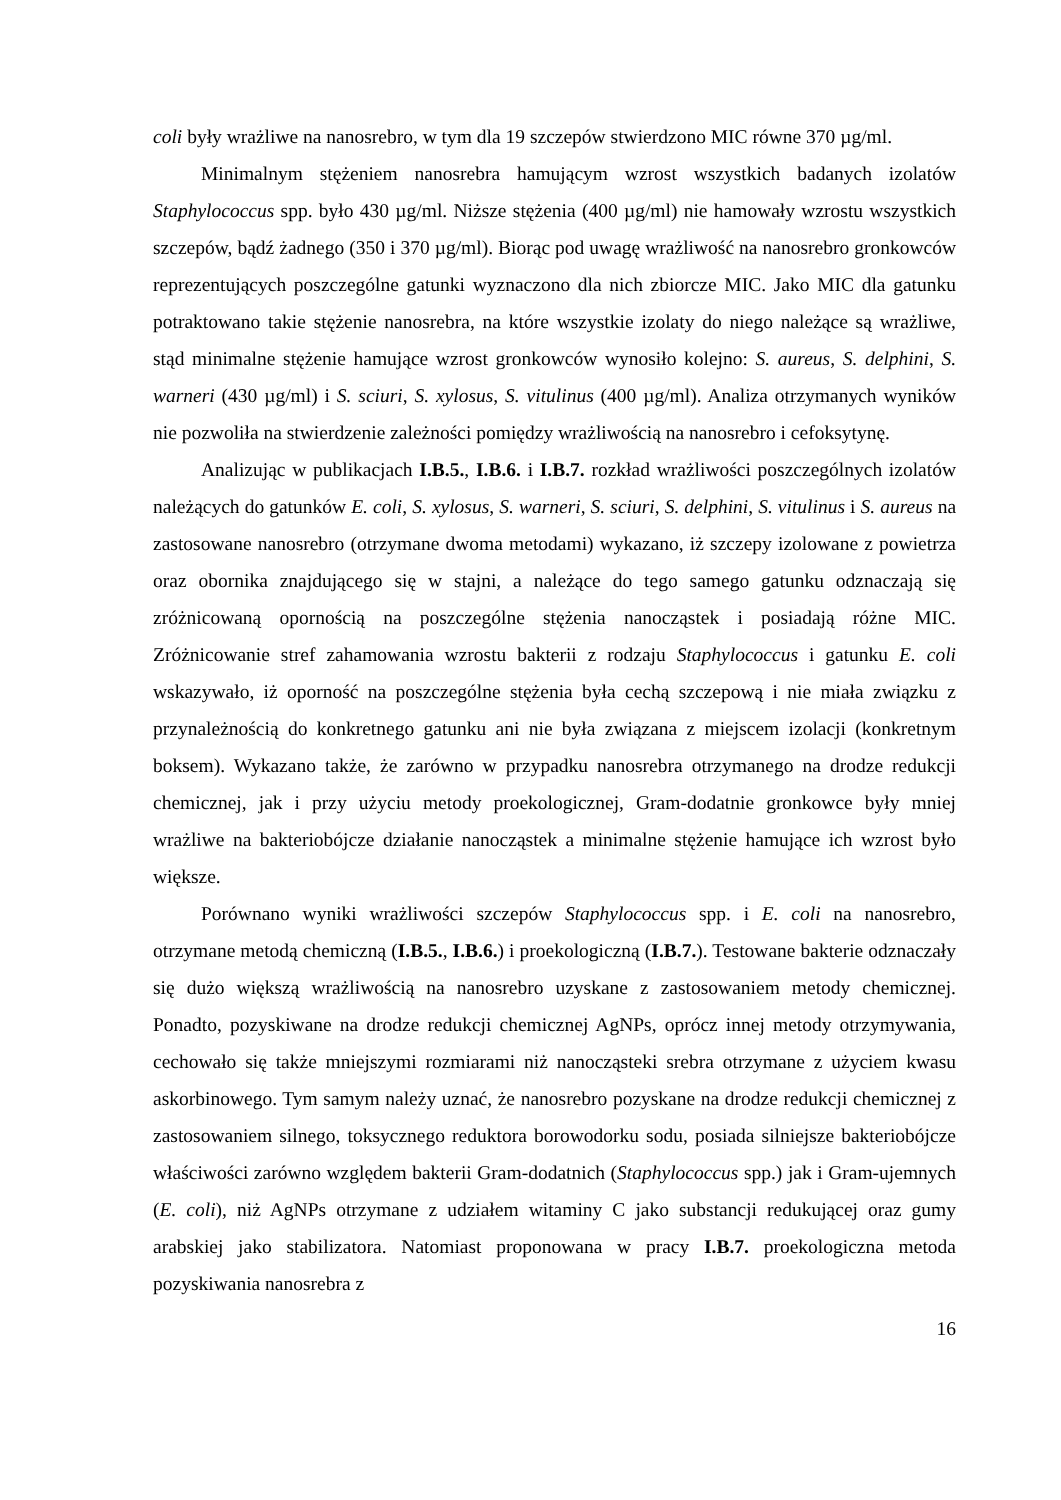coli były wrażliwe na nanosrebro, w tym dla 19 szczepów stwierdzono MIC równe 370 µg/ml.
Minimalnym stężeniem nanosrebra hamującym wzrost wszystkich badanych izolatów Staphylococcus spp. było 430 µg/ml. Niższe stężenia (400 µg/ml) nie hamowały wzrostu wszystkich szczepów, bądź żadnego (350 i 370 µg/ml). Biorąc pod uwagę wrażliwość na nanosrebro gronkowców reprezentujących poszczególne gatunki wyznaczono dla nich zbiorcze MIC. Jako MIC dla gatunku potraktowano takie stężenie nanosrebra, na które wszystkie izolaty do niego należące są wrażliwe, stąd minimalne stężenie hamujące wzrost gronkowców wynosiło kolejno: S. aureus, S. delphini, S. warneri (430 µg/ml) i S. sciuri, S. xylosus, S. vitulinus (400 µg/ml). Analiza otrzymanych wyników nie pozwoliła na stwierdzenie zależności pomiędzy wrażliwością na nanosrebro i cefoksytynę.
Analizując w publikacjach I.B.5., I.B.6. i I.B.7. rozkład wrażliwości poszczególnych izolatów należących do gatunków E. coli, S. xylosus, S. warneri, S. sciuri, S. delphini, S. vitulinus i S. aureus na zastosowane nanosrebro (otrzymane dwoma metodami) wykazano, iż szczepy izolowane z powietrza oraz obornika znajdującego się w stajni, a należące do tego samego gatunku odznaczają się zróżnicowaną opornością na poszczególne stężenia nanocząstek i posiadają różne MIC. Zróżnicowanie stref zahamowania wzrostu bakterii z rodzaju Staphylococcus i gatunku E. coli wskazywało, iż oporność na poszczególne stężenia była cechą szczepową i nie miała związku z przynależnością do konkretnego gatunku ani nie była związana z miejscem izolacji (konkretnym boksem). Wykazano także, że zarówno w przypadku nanosrebra otrzymanego na drodze redukcji chemicznej, jak i przy użyciu metody proekologicznej, Gram-dodatnie gronkowce były mniej wrażliwe na bakteriobójcze działanie nanocząstek a minimalne stężenie hamujące ich wzrost było większe.
Porównano wyniki wrażliwości szczepów Staphylococcus spp. i E. coli na nanosrebro, otrzymane metodą chemiczną (I.B.5., I.B.6.) i proekologiczną (I.B.7.). Testowane bakterie odznaczały się dużo większą wrażliwością na nanosrebro uzyskane z zastosowaniem metody chemicznej. Ponadto, pozyskiwane na drodze redukcji chemicznej AgNPs, oprócz innej metody otrzymywania, cechowało się także mniejszymi rozmiarami niż nanocząsteki srebra otrzymane z użyciem kwasu askorbinowego. Tym samym należy uznać, że nanosrebro pozyskane na drodze redukcji chemicznej z zastosowaniem silnego, toksycznego reduktora borowodorku sodu, posiada silniejsze bakteriobójcze właściwości zarówno względem bakterii Gram-dodatnich (Staphylococcus spp.) jak i Gram-ujemnych (E. coli), niż AgNPs otrzymane z udziałem witaminy C jako substancji redukującej oraz gumy arabskiej jako stabilizatora. Natomiast proponowana w pracy I.B.7. proekologiczna metoda pozyskiwania nanosrebra z
16